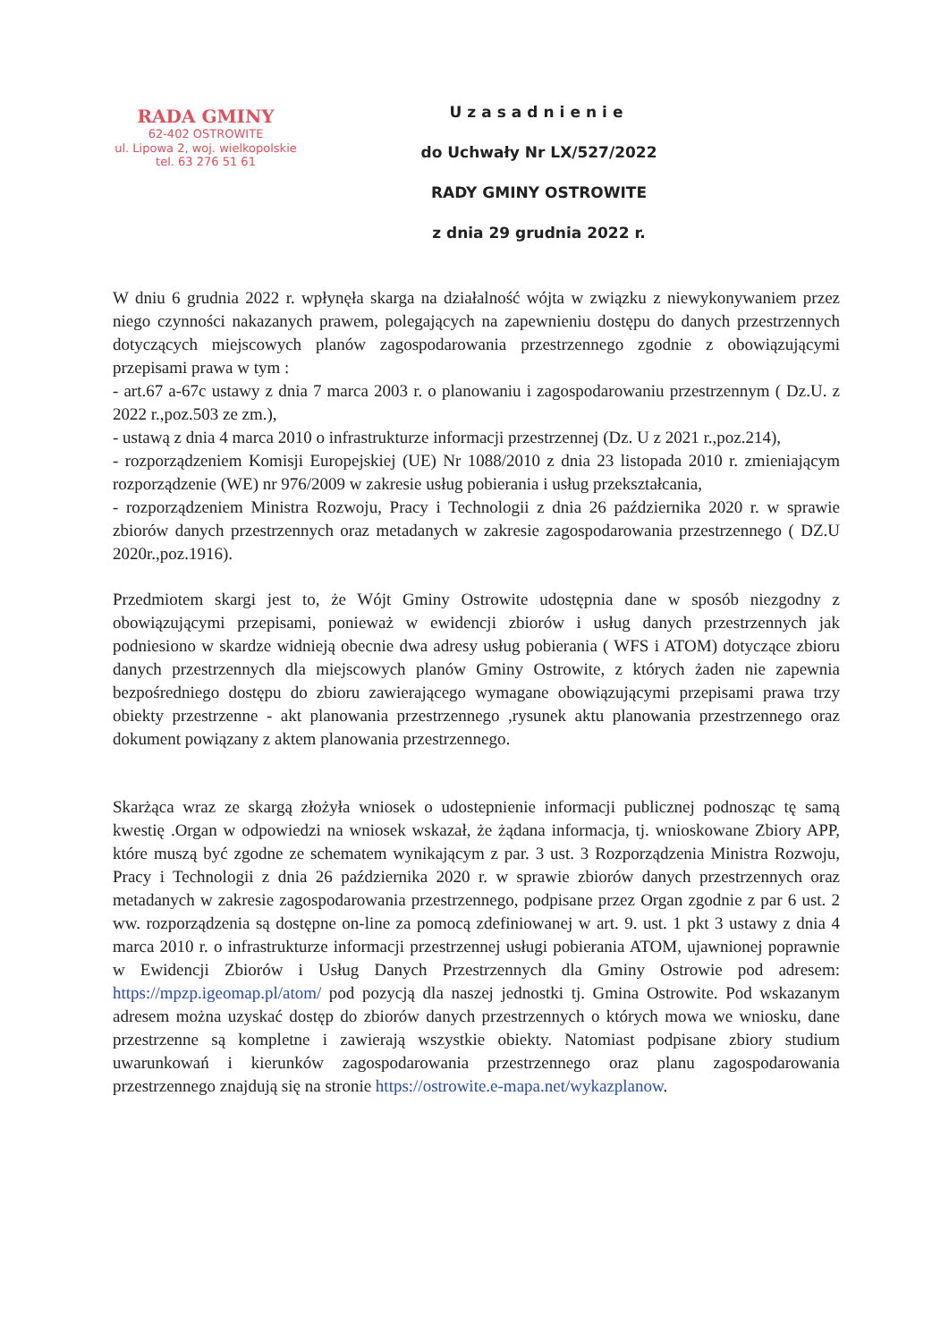RADA GMINY
62-402 OSTROWITE
ul. Lipowa 2, woj. wielkopolskie
tel. 63 276 51 61
Uzasadnienie
do Uchwały Nr LX/527/2022
RADY GMINY OSTROWITE
z dnia 29 grudnia 2022 r.
W dniu 6 grudnia 2022 r. wpłynęła skarga na działalność wójta w związku z niewykonywaniem przez niego czynności nakazanych prawem, polegających na zapewnieniu dostępu do danych przestrzennych dotyczących miejscowych planów zagospodarowania przestrzennego zgodnie z obowiązującymi przepisami prawa w tym :
- art.67 a-67c ustawy z dnia 7 marca 2003 r. o planowaniu i zagospodarowaniu przestrzennym ( Dz.U. z 2022 r.,poz.503 ze zm.),
- ustawą z dnia 4 marca 2010 o infrastrukturze informacji przestrzennej (Dz. U z 2021 r.,poz.214),
- rozporządzeniem Komisji Europejskiej (UE) Nr 1088/2010 z dnia 23 listopada 2010 r. zmieniającym rozporządzenie (WE) nr 976/2009 w zakresie usług pobierania i usług przekształcania,
- rozporządzeniem Ministra Rozwoju, Pracy i Technologii z dnia 26 października 2020 r. w sprawie zbiorów danych przestrzennych oraz metadanych w zakresie zagospodarowania przestrzennego ( DZ.U 2020r.,poz.1916).
Przedmiotem skargi jest to, że Wójt Gminy Ostrowite udostępnia dane w sposób niezgodny z obowiązującymi przepisami, ponieważ w ewidencji zbiorów i usług danych przestrzennych jak podniesiono w skardze widnieją obecnie dwa adresy usług pobierania ( WFS i ATOM) dotyczące zbioru danych przestrzennych dla miejscowych planów Gminy Ostrowite, z których żaden nie zapewnia bezpośredniego dostępu do zbioru zawierającego wymagane obowiązującymi przepisami prawa trzy obiekty przestrzenne - akt planowania przestrzennego ,rysunek aktu planowania przestrzennego oraz dokument powiązany z aktem planowania przestrzennego.
Skarżąca wraz ze skargą złożyła wniosek o udostepnienie informacji publicznej podnosząc tę samą kwestię .Organ w odpowiedzi na wniosek wskazał, że żądana informacja, tj. wnioskowane Zbiory APP, które muszą być zgodne ze schematem wynikającym z par. 3 ust. 3 Rozporządzenia Ministra Rozwoju, Pracy i Technologii z dnia 26 października 2020 r. w sprawie zbiorów danych przestrzennych oraz metadanych w zakresie zagospodarowania przestrzennego, podpisane przez Organ zgodnie z par 6 ust. 2 ww. rozporządzenia są dostępne on-line za pomocą zdefiniowanej w art. 9. ust. 1 pkt 3 ustawy z dnia 4 marca 2010 r. o infrastrukturze informacji przestrzennej usługi pobierania ATOM, ujawnionej poprawnie w Ewidencji Zbiorów i Usług Danych Przestrzennych dla Gminy Ostrowie pod adresem: https://mpzp.igeomap.pl/atom/ pod pozycją dla naszej jednostki tj. Gmina Ostrowite. Pod wskazanym adresem można uzyskać dostęp do zbiorów danych przestrzennych o których mowa we wniosku, dane przestrzenne są kompletne i zawierają wszystkie obiekty. Natomiast podpisane zbiory studium uwarunkowań i kierunków zagospodarowania przestrzennego oraz planu zagospodarowania przestrzennego znajdują się na stronie https://ostrowite.e-mapa.net/wykazplanow.